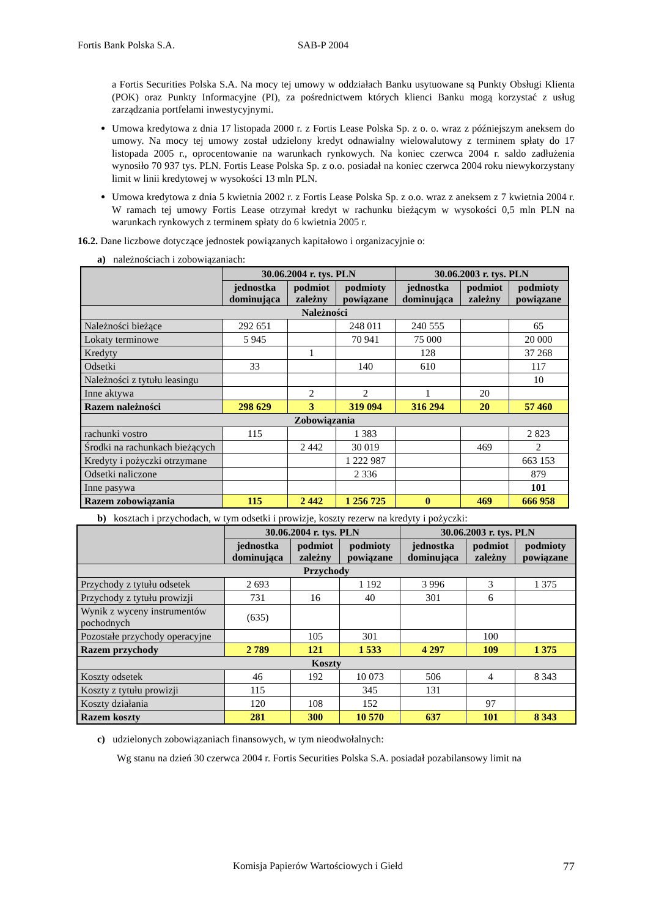Fortis Bank Polska S.A. SAB-P 2004
a Fortis Securities Polska S.A. Na mocy tej umowy w oddziałach Banku usytuowane są Punkty Obsługi Klienta (POK) oraz Punkty Informacyjne (PI), za pośrednictwem których klienci Banku mogą korzystać z usług zarządzania portfelami inwestycyjnymi.
Umowa kredytowa z dnia 17 listopada 2000 r. z Fortis Lease Polska Sp. z o. o. wraz z późniejszym aneksem do umowy. Na mocy tej umowy został udzielony kredyt odnawialny wielowalutowy z terminem spłaty do 17 listopada 2005 r., oprocentowanie na warunkach rynkowych. Na koniec czerwca 2004 r. saldo zadłużenia wynosiło 70 937 tys. PLN. Fortis Lease Polska Sp. z o.o. posiadał na koniec czerwca 2004 roku niewykorzystany limit w linii kredytowej w wysokości 13 mln PLN.
Umowa kredytowa z dnia 5 kwietnia 2002 r. z Fortis Lease Polska Sp. z o.o. wraz z aneksem z 7 kwietnia 2004 r. W ramach tej umowy Fortis Lease otrzymał kredyt w rachunku bieżącym w wysokości 0,5 mln PLN na warunkach rynkowych z terminem spłaty do 6 kwietnia 2005 r.
16.2. Dane liczbowe dotyczące jednostek powiązanych kapitałowo i organizacyjnie o:
a) należnościach i zobowiązaniach:
| | 30.06.2004 r. tys. PLN | | | 30.06.2003 r. tys. PLN | | |
| --- | --- | --- | --- | --- | --- | --- |
| | jednostka dominująca | podmiot zależny | podmioty powiązane | jednostka dominująca | podmiot zależny | podmioty powiązane |
| Należności | | | | | | |
| Należności bieżące | 292 651 | | 248 011 | 240 555 | | 65 |
| Lokaty terminowe | 5 945 | | 70 941 | 75 000 | | 20 000 |
| Kredyty | | 1 | | 128 | | 37 268 |
| Odsetki | 33 | | 140 | 610 | | 117 |
| Należności z tytułu leasingu | | | | | | 10 |
| Inne aktywa | | 2 | 2 | 1 | 20 | |
| Razem należności | 298 629 | 3 | 319 094 | 316 294 | 20 | 57 460 |
| Zobowiązania | | | | | | |
| rachunki vostro | 115 | | 1 383 | | | 2 823 |
| Środki na rachunkach bieżących | | 2 442 | 30 019 | | 469 | 2 |
| Kredyty i pożyczki otrzymane | | | 1 222 987 | | | 663 153 |
| Odsetki naliczone | | | 2 336 | | | 879 |
| Inne pasywa | | | | | | 101 |
| Razem zobowiązania | 115 | 2 442 | 1 256 725 | 0 | 469 | 666 958 |
b) kosztach i przychodach, w tym odsetki i prowizje, koszty rezerw na kredyty i pożyczki:
| | 30.06.2004 r. tys. PLN | | | 30.06.2003 r. tys. PLN | | |
| --- | --- | --- | --- | --- | --- | --- |
| | jednostka dominująca | podmiot zależny | podmioty powiązane | jednostka dominująca | podmiot zależny | podmioty powiązane |
| Przychody | | | | | | |
| Przychody z tytułu odsetek | 2 693 | | 1 192 | 3 996 | 3 | 1 375 |
| Przychody z tytułu prowizji | 731 | 16 | 40 | 301 | 6 | |
| Wynik z wyceny instrumentów pochodnych | (635) | | | | | |
| Pozostałe przychody operacyjne | | 105 | 301 | | 100 | |
| Razem przychody | 2 789 | 121 | 1 533 | 4 297 | 109 | 1 375 |
| Koszty | | | | | | |
| Koszty odsetek | 46 | 192 | 10 073 | 506 | 4 | 8 343 |
| Koszty z tytułu prowizji | 115 | | 345 | 131 | | |
| Koszty działania | 120 | 108 | 152 | | 97 | |
| Razem koszty | 281 | 300 | 10 570 | 637 | 101 | 8 343 |
c) udzielonych zobowiązaniach finansowych, w tym nieodwołalnych:
Wg stanu na dzień 30 czerwca 2004 r. Fortis Securities Polska S.A. posiadał pozabilansowy limit na
Komisja Papierów Wartościowych i Giełd 77